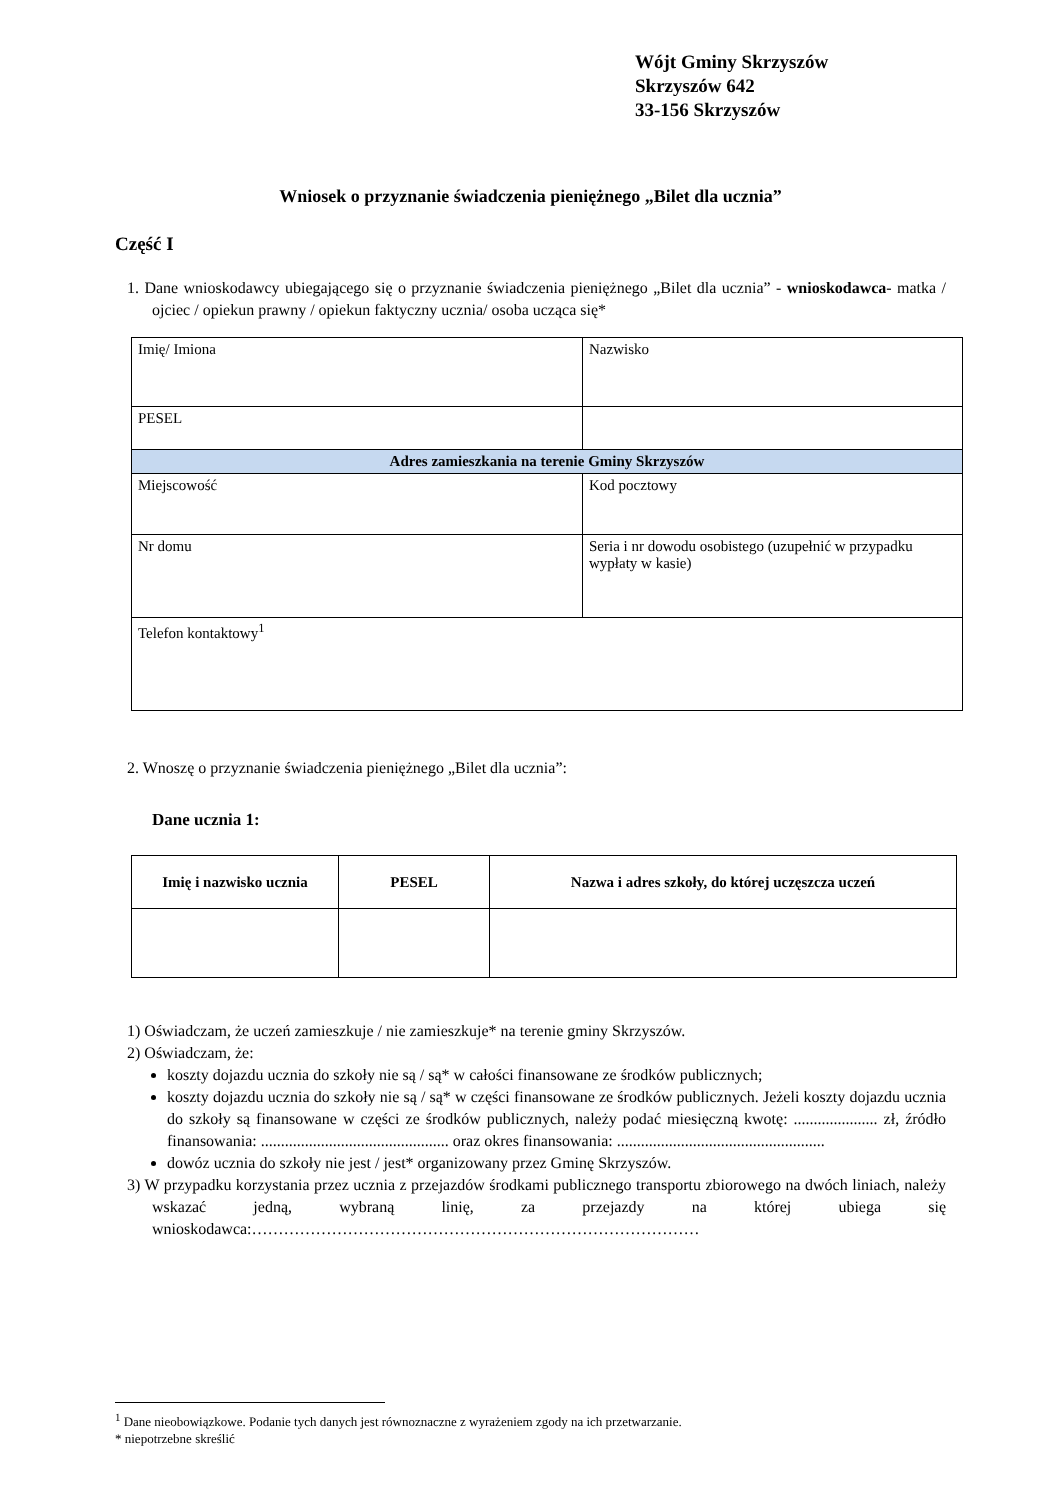Wójt Gminy Skrzyszów
Skrzyszów 642
33-156 Skrzyszów
Wniosek o przyznanie świadczenia pieniężnego „Bilet dla ucznia”
Część I
1. Dane wnioskodawcy ubiegającego się o przyznanie świadczenia pieniężnego „Bilet dla ucznia” - wnioskodawca- matka / ojciec / opiekun prawny / opiekun faktyczny ucznia/ osoba ucząca się*
| Imię/ Imiona | Nazwisko |
| PESEL | |
| Adres zamieszkania na terenie Gminy Skrzyszów | |
| Miejscowość | Kod pocztowy |
| Nr domu | Seria i nr dowodu osobistego (uzupełnić w przypadku wypłaty w kasie) |
| Telefon kontaktowy<sup>1</sup> | |
2. Wnoszę o przyznanie świadczenia pieniężnego „Bilet dla ucznia”:
Dane ucznia 1:
| Imię i nazwisko ucznia | PESEL | Nazwa i adres szkoły, do której uczęszcza uczeń |
| --- | --- | --- |
1) Oświadczam, że uczeń zamieszkuje / nie zamieszkuje* na terenie gminy Skrzyszów.
2) Oświadczam, że:
koszty dojazdu ucznia do szkoły nie są / są* w całości finansowane ze środków publicznych;
koszty dojazdu ucznia do szkoły nie są / są* w części finansowane ze środków publicznych. Jeżeli koszty dojazdu ucznia do szkoły są finansowane w części ze środków publicznych, należy podać miesięczną kwotę: ..................... zł, źródło finansowania: ............................................... oraz okres finansowania: ....................................................
dowóz ucznia do szkoły nie jest / jest* organizowany przez Gminę Skrzyszów.
3) W przypadku korzystania przez ucznia z przejazdów środkami publicznego transportu zbiorowego na dwóch liniach, należy wskazać jedną, wybraną linię, za przejazdy na której ubiega się wnioskodawca:…………………………………………………………………………
<sup>1</sup> Dane nieobowiązkowe. Podanie tych danych jest równoznaczne z wyrażeniem zgody na ich przetwarzanie.
* niepotrzebne skreślić